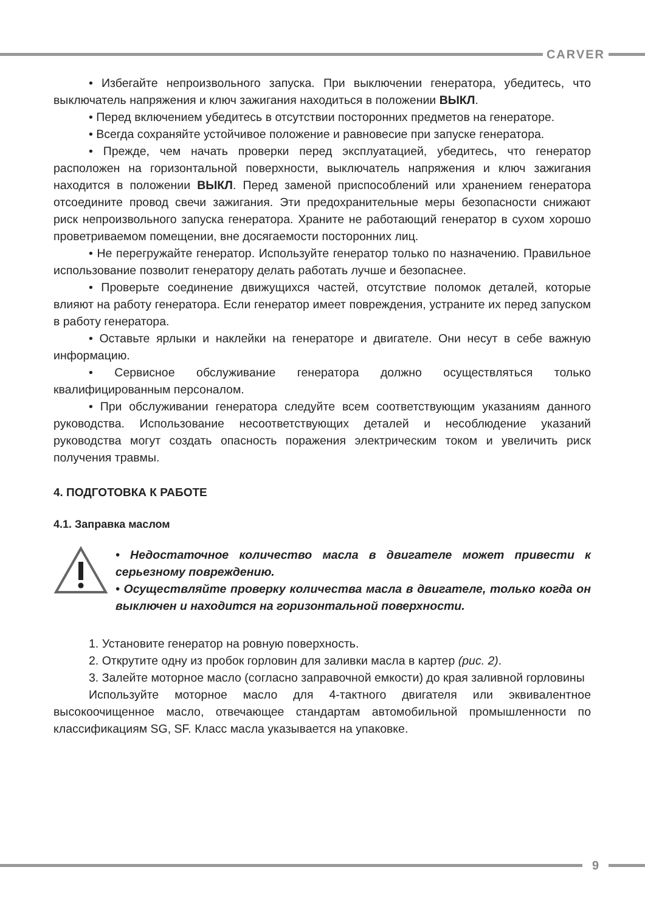CARVER
• Избегайте непроизвольного запуска. При выключении генератора, убедитесь, что выключатель напряжения и ключ зажигания находиться в положении ВЫКЛ.
• Перед включением убедитесь в отсутствии посторонних предметов на генераторе.
• Всегда сохраняйте устойчивое положение и равновесие при запуске генератора.
• Прежде, чем начать проверки перед эксплуатацией, убедитесь, что генератор расположен на горизонтальной поверхности, выключатель напряжения и ключ зажигания находится в положении ВЫКЛ. Перед заменой приспособлений или хранением генератора отсоедините провод свечи зажигания. Эти предохранительные меры безопасности снижают риск непроизвольного запуска генератора. Храните не работающий генератор в сухом хорошо проветриваемом помещении, вне досягаемости посторонних лиц.
• Не перегружайте генератор. Используйте генератор только по назначению. Правильное использование позволит генератору делать работать лучше и безопаснее.
• Проверьте соединение движущихся частей, отсутствие поломок деталей, которые влияют на работу генератора. Если генератор имеет повреждения, устраните их перед запуском в работу генератора.
• Оставьте ярлыки и наклейки на генераторе и двигателе. Они несут в себе важную информацию.
• Сервисное обслуживание генератора должно осуществляться только квалифицированным персоналом.
• При обслуживании генератора следуйте всем соответствующим указаниям данного руководства. Использование несоответствующих деталей и несоблюдение указаний руководства могут создать опасность поражения электрическим током и увеличить риск получения травмы.
4. ПОДГОТОВКА К РАБОТЕ
4.1. Заправка маслом
• Недостаточное количество масла в двигателе может привести к серьезному повреждению.
• Осуществляйте проверку количества масла в двигателе, только когда он выключен и находится на горизонтальной поверхности.
1. Установите генератор на ровную поверхность.
2. Открутите одну из пробок горловин для заливки масла в картер (рис. 2).
3. Залейте моторное масло (согласно заправочной емкости) до края заливной горловины
Используйте моторное масло для 4-тактного двигателя или эквивалентное высокоочищенное масло, отвечающее стандартам автомобильной промышленности по классификациям SG, SF. Класс масла указывается на упаковке.
9